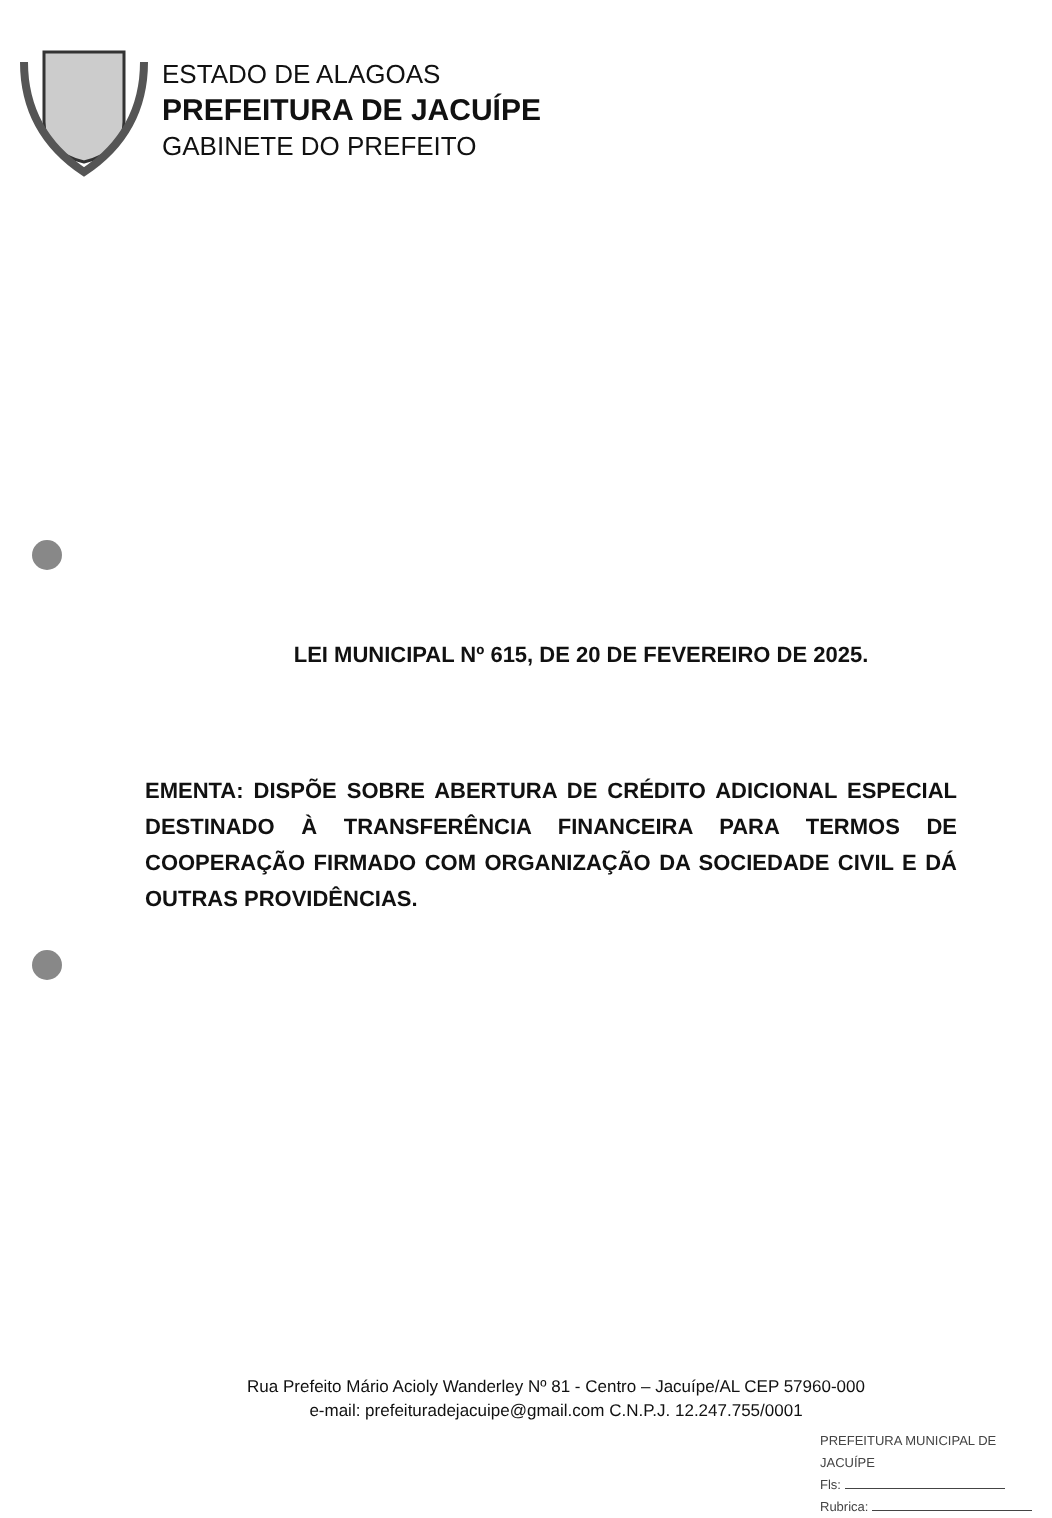ESTADO DE ALAGOAS
PREFEITURA DE JACUÍPE
GABINETE DO PREFEITO
LEI MUNICIPAL Nº 615, DE 20 DE FEVEREIRO DE 2025.
EMENTA: DISPÕE SOBRE ABERTURA DE CRÉDITO ADICIONAL ESPECIAL DESTINADO À TRANSFERÊNCIA FINANCEIRA PARA TERMOS DE COOPERAÇÃO FIRMADO COM ORGANIZAÇÃO DA SOCIEDADE CIVIL E DÁ OUTRAS PROVIDÊNCIAS.
Rua Prefeito Mário Acioly Wanderley Nº 81 - Centro – Jacuípe/AL CEP 57960-000
e-mail: prefeituradejacuipe@gmail.com C.N.P.J. 12.247.755/0001
PREFEITURA MUNICIPAL DE JACUÍPE
Fls:
Rubrica: